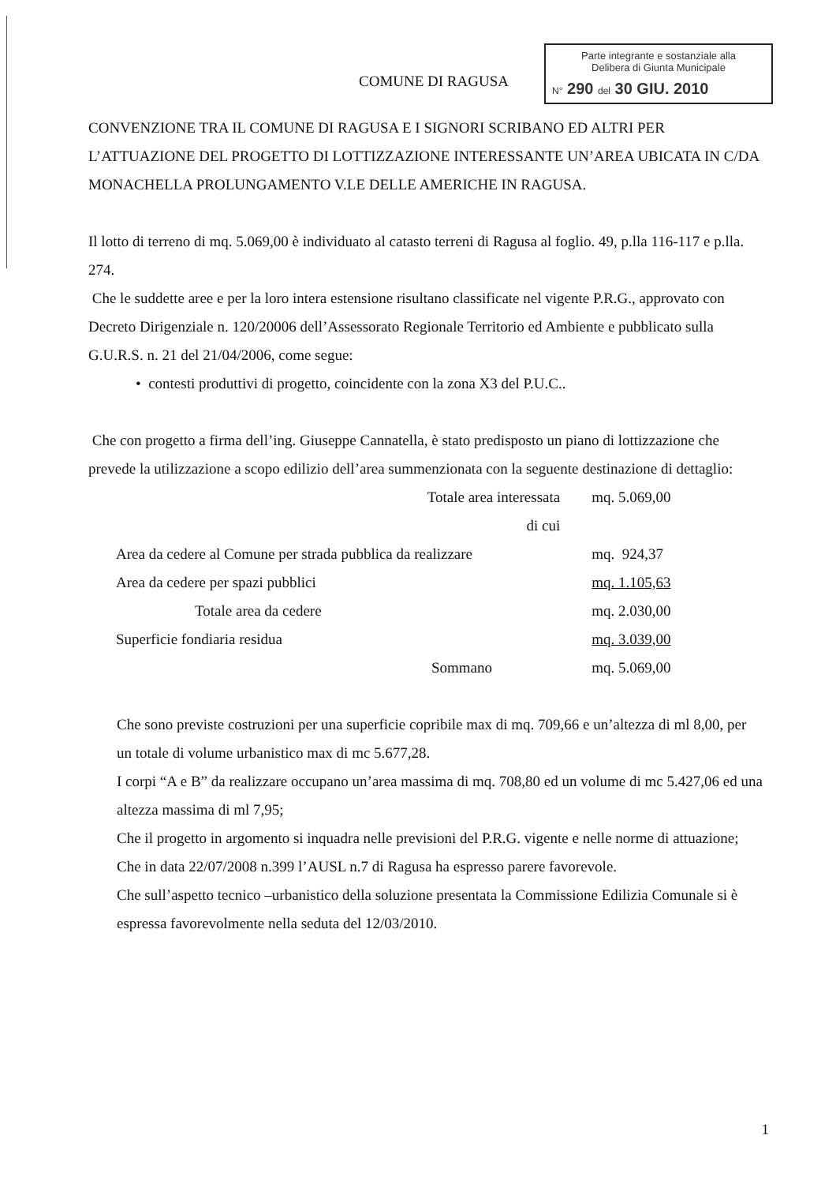COMUNE DI RAGUSA
Parte integrante e sostanziale alla
Delibera di Giunta Municipale
N° 290 del 30 GIU. 2010
CONVENZIONE TRA IL COMUNE DI RAGUSA E I SIGNORI SCRIBANO ED ALTRI PER L’ATTUAZIONE DEL PROGETTO DI LOTTIZZAZIONE INTERESSANTE UN’AREA UBICATA IN C/DA MONACHELLA PROLUNGAMENTO V.LE DELLE AMERICHE IN RAGUSA.
Il lotto di terreno di mq. 5.069,00 è individuato al catasto terreni di Ragusa al foglio. 49, p.lla 116-117 e p.lla. 274.
Che le suddette aree e per la loro intera estensione risultano classificate nel vigente P.R.G., approvato con Decreto Dirigenziale n. 120/20006 dell’Assessorato Regionale Territorio ed Ambiente e pubblicato sulla G.U.R.S. n. 21 del 21/04/2006, come segue:
• contesti produttivi di progetto, coincidente con la zona X3 del P.U.C..
Che con progetto a firma dell’ing. Giuseppe Cannatella, è stato predisposto un piano di lottizzazione che prevede la utilizzazione a scopo edilizio dell’area summenzionata con la seguente destinazione di dettaglio:
| Totale area interessata | mq. 5.069,00 |
| di cui | |
| Area da cedere al Comune per strada pubblica da realizzare | mq. 924,37 |
| Area da cedere per spazi pubblici | mq. 1.105,63 |
| Totale area da cedere | mq. 2.030,00 |
| Superficie fondiaria residua | mq. 3.039,00 |
| Sommano | mq. 5.069,00 |
Che sono previste costruzioni per una superficie copribile max di mq. 709,66 e un’altezza di ml 8,00, per un totale di volume urbanistico max di mc 5.677,28.
I corpi “A e B” da realizzare occupano un’area massima di mq. 708,80 ed un volume di mc 5.427,06 ed una altezza massima di ml 7,95;
Che il progetto in argomento si inquadra nelle previsioni del P.R.G. vigente e nelle norme di attuazione;
Che in data 22/07/2008 n.399 l’AUSL n.7 di Ragusa ha espresso parere favorevole.
Che sull’aspetto tecnico –urbanistico della soluzione presentata la Commissione Edilizia Comunale si è espressa favorevolmente nella seduta del 12/03/2010.
1